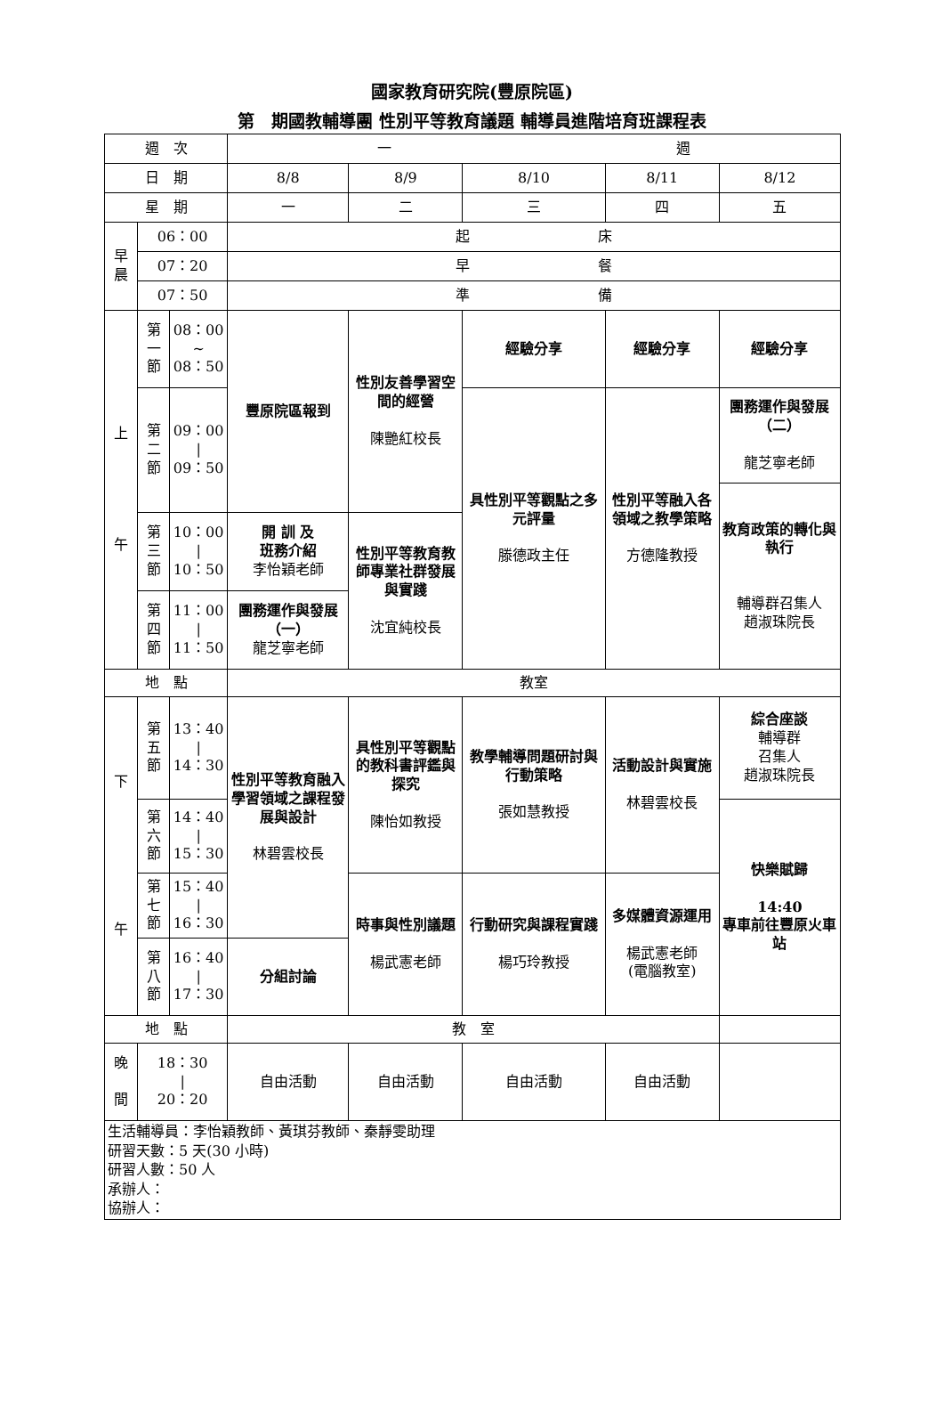國家教育研究院(豐原院區)
第　期國教輔導團 性別平等教育議題 輔導員進階培育班課程表
| 週 次 | | | 一 週 | | | | |
| 日 期 | | | 8/8 | 8/9 | 8/10 | 8/11 | 8/12 |
| 星 期 | | | 一 | 二 | 三 | 四 | 五 |
| 早 晨 | 06：00 | | 起 床 | | | | |
| | 07：20 | | 早 餐 | | | | |
| | 07：50 | | 準 備 | | | | |
| 上 午 | 第 一 節 | 08：00 ~ 08：50 | 豐原院區報到 | 性別友善學習空間的經營 陳艷紅校長 | 經驗分享 | 經驗分享 | 經驗分享 |
| | 第 二 節 | 09：00 / 09：50 | | | 具性別平等觀點之多元評量 滕德政主任 | 性別平等融入各領域之教學策略 方德隆教授 | 團務運作與發展（二） 龍芝寧老師 |
| | | | | | | | 教育政策的轉化與執行 輔導群召集人 趙淑珠院長 |
| | 第 三 節 | 10：00 / 10：50 | 開 訓 及 班務介紹 李怡穎老師 | 性別平等教育教師專業社群發展與實踐 沈宜純校長 | | | |
| | 第 四 節 | 11：00 / 11：50 | 團務運作與發展（一） 龍芝寧老師 | | | | |
| 地 點 | | | 教室 | | | | |
| 下 午 | 第 五 節 | 13：40 / 14：30 | 性別平等教育融入學習領域之課程發展與設計 林碧雲校長 | 具性別平等觀點的教科書評鑑與探究 陳怡如教授 | 教學輔導問題研討與行動策略 張如慧教授 | 活動設計與實施 林碧雲校長 | 綜合座談 輔導群 召集人 趙淑珠院長 |
| | 第 六 節 | 14：40 / 15：30 | | | | | 快樂賦歸 14:40 專車前往豐原火車站 |
| | 第 七 節 | 15：40 / 16：30 | | 時事與性別議題 楊武憲老師 | 行動研究與課程實踐 楊巧玲教授 | 多媒體資源運用 楊武憲老師 (電腦教室) | |
| | 第 八 節 | 16：40 / 17：30 | 分組討論 | | | | |
| 地 點 | | | 教 室 | | | | |
| 晚 間 | 18：30 / 20：20 | | 自由活動 | 自由活動 | 自由活動 | 自由活動 | |
| 生活輔導員：李怡穎教師、黃琪芬教師、秦靜雯助理 研習天數：5 天(30 小時) 研習人數：50 人 承辦人： 協辦人： | | | | | | | |